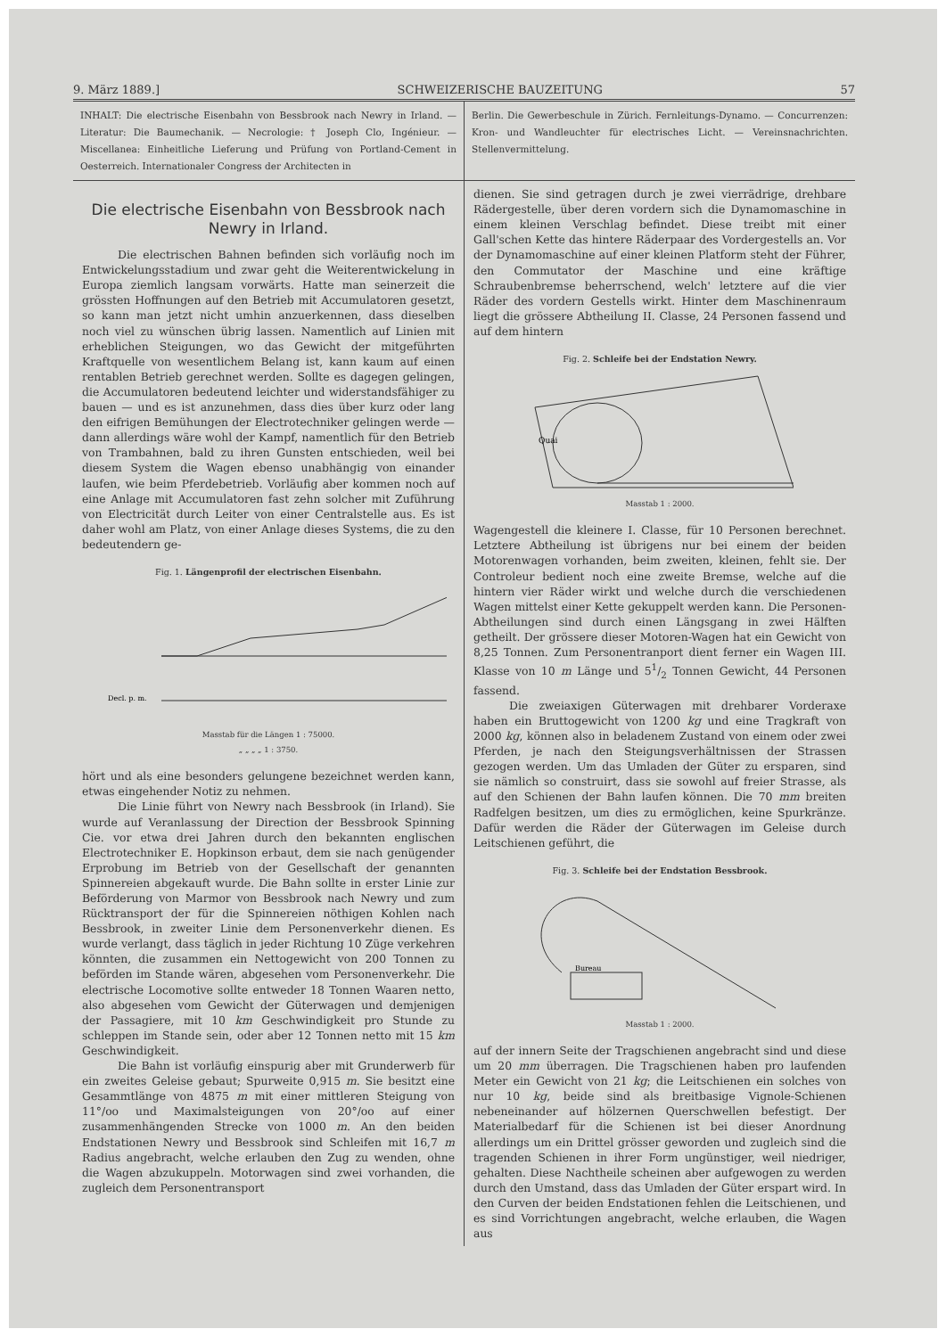9. März 1889.] SCHWEIZERISCHE BAUZEITUNG 57
INHALT: Die electrische Eisenbahn von Bessbrook nach Newry in Irland. — Literatur: Die Baumechanik. — Necrologie: † Joseph Clo, Ingénieur. — Miscellanea: Einheitliche Lieferung und Prüfung von Portland-Cement in Oesterreich. Internationaler Congress der Architecten in
Berlin. Die Gewerbeschule in Zürich. Fernleitungs-Dynamo. — Concurrenzen: Kron- und Wandleuchter für electrisches Licht. — Vereinsnachrichten. Stellenvermittelung.
Die electrische Eisenbahn von Bessbrook nach Newry in Irland.
Die electrischen Bahnen befinden sich vorläufig noch im Entwickelungsstadium und zwar geht die Weiterentwickelung in Europa ziemlich langsam vorwärts. Hatte man seinerzeit die grössten Hoffnungen auf den Betrieb mit Accumulatoren gesetzt, so kann man jetzt nicht umhin anzuerkennen, dass dieselben noch viel zu wünschen übrig lassen. Namentlich auf Linien mit erheblichen Steigungen, wo das Gewicht der mitgeführten Kraftquelle von wesentlichem Belang ist, kann kaum auf einen rentablen Betrieb gerechnet werden. Sollte es dagegen gelingen, die Accumulatoren bedeutend leichter und widerstandsfähiger zu bauen — und es ist anzunehmen, dass dies über kurz oder lang den eifrigen Bemühungen der Electrotechniker gelingen werde — dann allerdings wäre wohl der Kampf, namentlich für den Betrieb von Trambahnen, bald zu ihren Gunsten entschieden, weil bei diesem System die Wagen ebenso unabhängig von einander laufen, wie beim Pferdebetrieb. Vorläufig aber kommen noch auf eine Anlage mit Accumulatoren fast zehn solcher mit Zuführung von Electricität durch Leiter von einer Centralstelle aus. Es ist daher wohl am Platz, von einer Anlage dieses Systems, die zu den bedeutendern ge-
Fig. 1. Längenprofil der electrischen Eisenbahn.
Decl. p. m.
Masstab für die Längen 1 : 75000.
„ „ „ „ 1 : 3750.
hört und als eine besonders gelungene bezeichnet werden kann, etwas eingehender Notiz zu nehmen.
Die Linie führt von Newry nach Bessbrook (in Irland). Sie wurde auf Veranlassung der Direction der Bessbrook Spinning Cie. vor etwa drei Jahren durch den bekannten englischen Electrotechniker E. Hopkinson erbaut, dem sie nach genügender Erprobung im Betrieb von der Gesellschaft der genannten Spinnereien abgekauft wurde. Die Bahn sollte in erster Linie zur Beförderung von Marmor von Bessbrook nach Newry und zum Rücktransport der für die Spinnereien nöthigen Kohlen nach Bessbrook, in zweiter Linie dem Personenverkehr dienen. Es wurde verlangt, dass täglich in jeder Richtung 10 Züge verkehren könnten, die zusammen ein Nettogewicht von 200 Tonnen zu beförden im Stande wären, abgesehen vom Personenverkehr. Die electrische Locomotive sollte entweder 18 Tonnen Waaren netto, also abgesehen vom Gewicht der Güterwagen und demjenigen der Passagiere, mit 10 km Geschwindigkeit pro Stunde zu schleppen im Stande sein, oder aber 12 Tonnen netto mit 15 km Geschwindigkeit.
Die Bahn ist vorläufig einspurig aber mit Grunderwerb für ein zweites Geleise gebaut; Spurweite 0,915 m. Sie besitzt eine Gesammtlänge von 4875 m mit einer mittleren Steigung von 11°/oo und Maximalsteigungen von 20°/oo auf einer zusammenhängenden Strecke von 1000 m. An den beiden Endstationen Newry und Bessbrook sind Schleifen mit 16,7 m Radius angebracht, welche erlauben den Zug zu wenden, ohne die Wagen abzukuppeln. Motorwagen sind zwei vorhanden, die zugleich dem Personentransport
dienen. Sie sind getragen durch je zwei vierrädrige, drehbare Rädergestelle, über deren vordern sich die Dynamomaschine in einem kleinen Verschlag befindet. Diese treibt mit einer Gall'schen Kette das hintere Räderpaar des Vordergestells an. Vor der Dynamomaschine auf einer kleinen Platform steht der Führer, den Commutator der Maschine und eine kräftige Schraubenbremse beherrschend, welch' letztere auf die vier Räder des vordern Gestells wirkt. Hinter dem Maschinenraum liegt die grössere Abtheilung II. Classe, 24 Personen fassend und auf dem hintern
Fig. 2. Schleife bei der Endstation Newry.
Quai
Masstab 1 : 2000.
Wagengestell die kleinere I. Classe, für 10 Personen berechnet. Letztere Abtheilung ist übrigens nur bei einem der beiden Motorenwagen vorhanden, beim zweiten, kleinen, fehlt sie. Der Controleur bedient noch eine zweite Bremse, welche auf die hintern vier Räder wirkt und welche durch die verschiedenen Wagen mittelst einer Kette gekuppelt werden kann. Die Personen-Abtheilungen sind durch einen Längsgang in zwei Hälften getheilt. Der grössere dieser Motoren-Wagen hat ein Gewicht von 8,25 Tonnen. Zum Personentranport dient ferner ein Wagen III. Klasse von 10 m Länge und 51/2 Tonnen Gewicht, 44 Personen fassend.
Die zweiaxigen Güterwagen mit drehbarer Vorderaxe haben ein Bruttogewicht von 1200 kg und eine Tragkraft von 2000 kg, können also in beladenem Zustand von einem oder zwei Pferden, je nach den Steigungsverhältnissen der Strassen gezogen werden. Um das Umladen der Güter zu ersparen, sind sie nämlich so construirt, dass sie sowohl auf freier Strasse, als auf den Schienen der Bahn laufen können. Die 70 mm breiten Radfelgen besitzen, um dies zu ermöglichen, keine Spurkränze. Dafür werden die Räder der Güterwagen im Geleise durch Leitschienen geführt, die
Fig. 3. Schleife bei der Endstation Bessbrook.
Bureau
Masstab 1 : 2000.
auf der innern Seite der Tragschienen angebracht sind und diese um 20 mm überragen. Die Tragschienen haben pro laufenden Meter ein Gewicht von 21 kg; die Leitschienen ein solches von nur 10 kg, beide sind als breitbasige Vignole-Schienen nebeneinander auf hölzernen Querschwellen befestigt. Der Materialbedarf für die Schienen ist bei dieser Anordnung allerdings um ein Drittel grösser geworden und zugleich sind die tragenden Schienen in ihrer Form ungünstiger, weil niedriger, gehalten. Diese Nachtheile scheinen aber aufgewogen zu werden durch den Umstand, dass das Umladen der Güter erspart wird. In den Curven der beiden Endstationen fehlen die Leitschienen, und es sind Vorrichtungen angebracht, welche erlauben, die Wagen aus